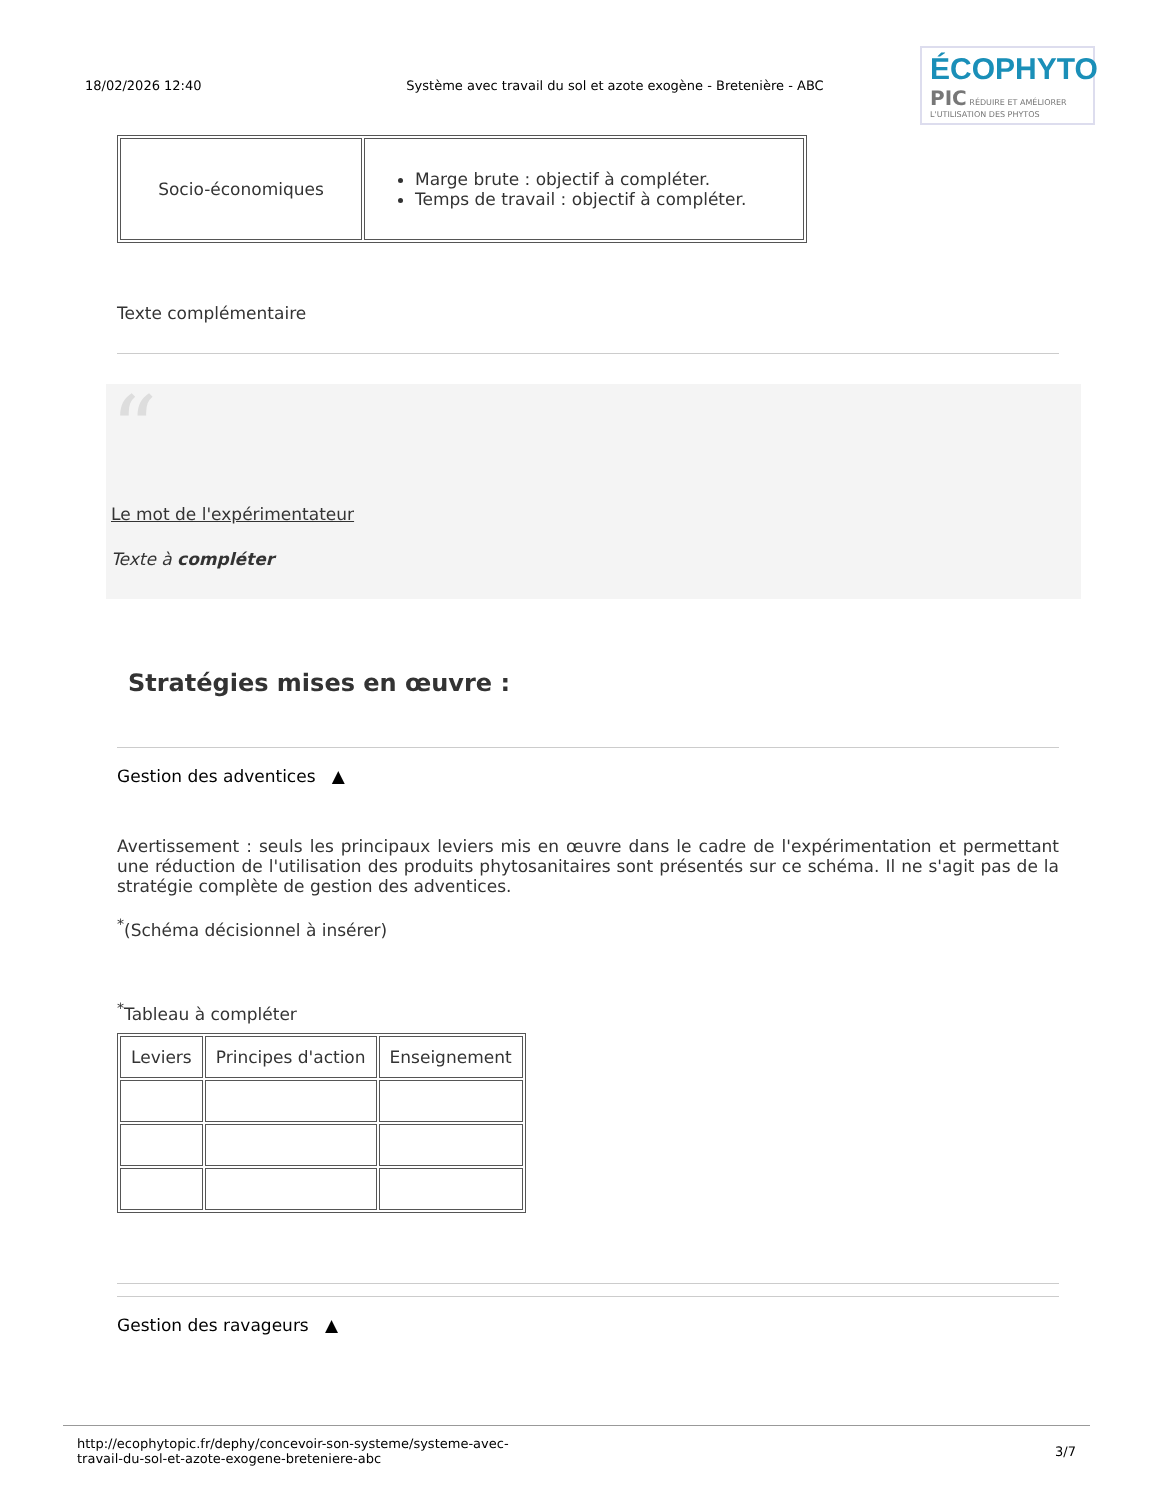18/02/2026 12:40 Système avec travail du sol et azote exogène - Bretenière - ABC
ÉCOPHYTO
PIC RÉDUIRE ET AMÉLIORER L'UTILISATION DES PHYTOS
| Socio-économiques | Marge brute : objectif à compléter. Temps de travail : objectif à compléter. |
Texte complémentaire
“
Le mot de l'expérimentateur
Texte à compléter
Stratégies mises en œuvre :
Gestion des adventices ▲
Avertissement : seuls les principaux leviers mis en œuvre dans le cadre de l'expérimentation et permettant une réduction de l'utilisation des produits phytosanitaires sont présentés sur ce schéma. Il ne s'agit pas de la stratégie complète de gestion des adventices.
<sup>*</sup> (Schéma décisionnel à insérer)
<sup>*</sup> Tableau à compléter
| Leviers | Principes d'action | Enseignement |
| --- | --- | --- |
Gestion des ravageurs ▲
http://ecophytopic.fr/dephy/concevoir-son-systeme/systeme-avec-
travail-du-sol-et-azote-exogene-breteniere-abc
3/7